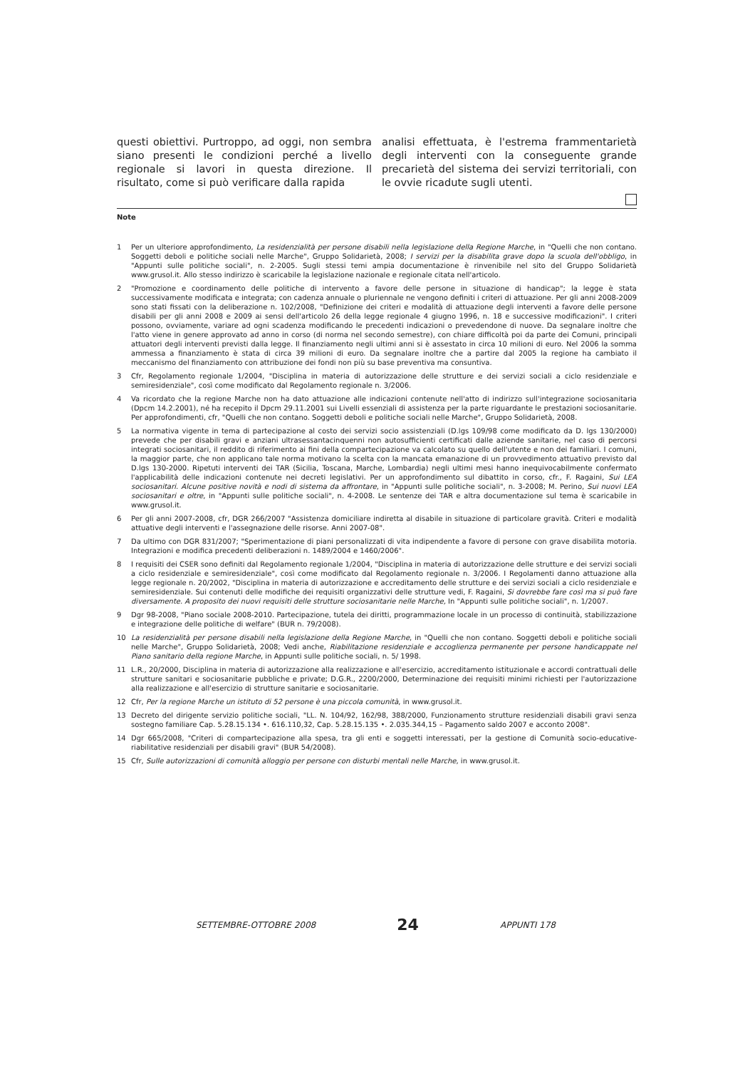questi obiettivi. Purtroppo, ad oggi, non sembra siano presenti le condizioni perché a livello regionale si lavori in questa direzione. Il risultato, come si può verificare dalla rapida
analisi effettuata, è l'estrema frammentarietà degli interventi con la conseguente grande precarietà del sistema dei servizi territoriali, con le ovvie ricadute sugli utenti.
Note
1 Per un ulteriore approfondimento, La residenzialità per persone disabili nella legislazione della Regione Marche, in "Quelli che non contano. Soggetti deboli e politiche sociali nelle Marche", Gruppo Solidarietà, 2008; I servizi per la disabilita grave dopo la scuola dell'obbligo, in "Appunti sulle politiche sociali", n. 2-2005. Sugli stessi temi ampia documentazione è rinvenibile nel sito del Gruppo Solidarietà www.grusol.it. Allo stesso indirizzo è scaricabile la legislazione nazionale e regionale citata nell'articolo.
2 "Promozione e coordinamento delle politiche di intervento a favore delle persone in situazione di handicap"; la legge è stata successivamente modificata e integrata; con cadenza annuale o pluriennale ne vengono definiti i criteri di attuazione. Per gli anni 2008-2009 sono stati fissati con la deliberazione n. 102/2008, "Definizione dei criteri e modalità di attuazione degli interventi a favore delle persone disabili per gli anni 2008 e 2009 ai sensi dell'articolo 26 della legge regionale 4 giugno 1996, n. 18 e successive modificazioni". I criteri possono, ovviamente, variare ad ogni scadenza modificando le precedenti indicazioni o prevedendone di nuove. Da segnalare inoltre che l'atto viene in genere approvato ad anno in corso (di norma nel secondo semestre), con chiare difficoltà poi da parte dei Comuni, principali attuatori degli interventi previsti dalla legge. Il finanziamento negli ultimi anni si è assestato in circa 10 milioni di euro. Nel 2006 la somma ammessa a finanziamento è stata di circa 39 milioni di euro. Da segnalare inoltre che a partire dal 2005 la regione ha cambiato il meccanismo del finanziamento con attribuzione dei fondi non più su base preventiva ma consuntiva.
3 Cfr, Regolamento regionale 1/2004, "Disciplina in materia di autorizzazione delle strutture e dei servizi sociali a ciclo residenziale e semiresidenziale", così come modificato dal Regolamento regionale n. 3/2006.
4 Va ricordato che la regione Marche non ha dato attuazione alle indicazioni contenute nell'atto di indirizzo sull'integrazione sociosanitaria (Dpcm 14.2.2001), né ha recepito il Dpcm 29.11.2001 sui Livelli essenziali di assistenza per la parte riguardante le prestazioni sociosanitarie. Per approfondimenti, cfr, "Quelli che non contano. Soggetti deboli e politiche sociali nelle Marche", Gruppo Solidarietà, 2008.
5 La normativa vigente in tema di partecipazione al costo dei servizi socio assistenziali (D.lgs 109/98 come modificato da D. lgs 130/2000) prevede che per disabili gravi e anziani ultrasessantacinquenni non autosufficienti certificati dalle aziende sanitarie, nel caso di percorsi integrati sociosanitari, il reddito di riferimento ai fini della compartecipazione va calcolato su quello dell'utente e non dei familiari. I comuni, la maggior parte, che non applicano tale norma motivano la scelta con la mancata emanazione di un provvedimento attuativo previsto dal D.lgs 130-2000. Ripetuti interventi dei TAR (Sicilia, Toscana, Marche, Lombardia) negli ultimi mesi hanno inequivocabilmente confermato l'applicabilità delle indicazioni contenute nei decreti legislativi. Per un approfondimento sul dibattito in corso, cfr., F. Ragaini, Sui LEA sociosanitari. Alcune positive novità e nodi di sistema da affrontare, in "Appunti sulle politiche sociali", n. 3-2008; M. Perino, Sui nuovi LEA sociosanitari e oltre, in "Appunti sulle politiche sociali", n. 4-2008. Le sentenze dei TAR e altra documentazione sul tema è scaricabile in www.grusol.it.
6 Per gli anni 2007-2008, cfr, DGR 266/2007 "Assistenza domiciliare indiretta al disabile in situazione di particolare gravità. Criteri e modalità attuative degli interventi e l'assegnazione delle risorse. Anni 2007-08".
7 Da ultimo con DGR 831/2007; "Sperimentazione di piani personalizzati di vita indipendente a favore di persone con grave disabilita motoria. Integrazioni e modifica precedenti deliberazioni n. 1489/2004 e 1460/2006".
8 I requisiti dei CSER sono definiti dal Regolamento regionale 1/2004, "Disciplina in materia di autorizzazione delle strutture e dei servizi sociali a ciclo residenziale e semiresidenziale", così come modificato dal Regolamento regionale n. 3/2006. I Regolamenti danno attuazione alla legge regionale n. 20/2002, "Disciplina in materia di autorizzazione e accreditamento delle strutture e dei servizi sociali a ciclo residenziale e semiresidenziale. Sui contenuti delle modifiche dei requisiti organizzativi delle strutture vedi, F. Ragaini, Si dovrebbe fare così ma si può fare diversamente. A proposito dei nuovi requisiti delle strutture sociosanitarie nelle Marche, In "Appunti sulle politiche sociali", n. 1/2007.
9 Dgr 98-2008, "Piano sociale 2008-2010. Partecipazione, tutela dei diritti, programmazione locale in un processo di continuità, stabilizzazione e integrazione delle politiche di welfare" (BUR n. 79/2008).
10 La residenzialità per persone disabili nella legislazione della Regione Marche, in "Quelli che non contano. Soggetti deboli e politiche sociali nelle Marche", Gruppo Solidarietà, 2008; Vedi anche, Riabilitazione residenziale e accoglienza permanente per persone handicappate nel Piano sanitario della regione Marche, in Appunti sulle politiche sociali, n. 5/ 1998.
11 L.R., 20/2000, Disciplina in materia di autorizzazione alla realizzazione e all'esercizio, accreditamento istituzionale e accordi contrattuali delle strutture sanitari e sociosanitarie pubbliche e private; D.G.R., 2200/2000, Determinazione dei requisiti minimi richiesti per l'autorizzazione alla realizzazione e all'esercizio di strutture sanitarie e sociosanitarie.
12 Cfr, Per la regione Marche un istituto di 52 persone è una piccola comunità, in www.grusol.it.
13 Decreto del dirigente servizio politiche sociali, "LL. N. 104/92, 162/98, 388/2000, Funzionamento strutture residenziali disabili gravi senza sostegno familiare Cap. 5.28.15.134 •. 616.110,32, Cap. 5.28.15.135 •. 2.035.344,15 – Pagamento saldo 2007 e acconto 2008".
14 Dgr 665/2008, "Criteri di compartecipazione alla spesa, tra gli enti e soggetti interessati, per la gestione di Comunità socio-educative-riabilitative residenziali per disabili gravi" (BUR 54/2008).
15 Cfr, Sulle autorizzazioni di comunità alloggio per persone con disturbi mentali nelle Marche, in www.grusol.it.
SETTEMBRE-OTTOBRE 2008 24 APPUNTI 178